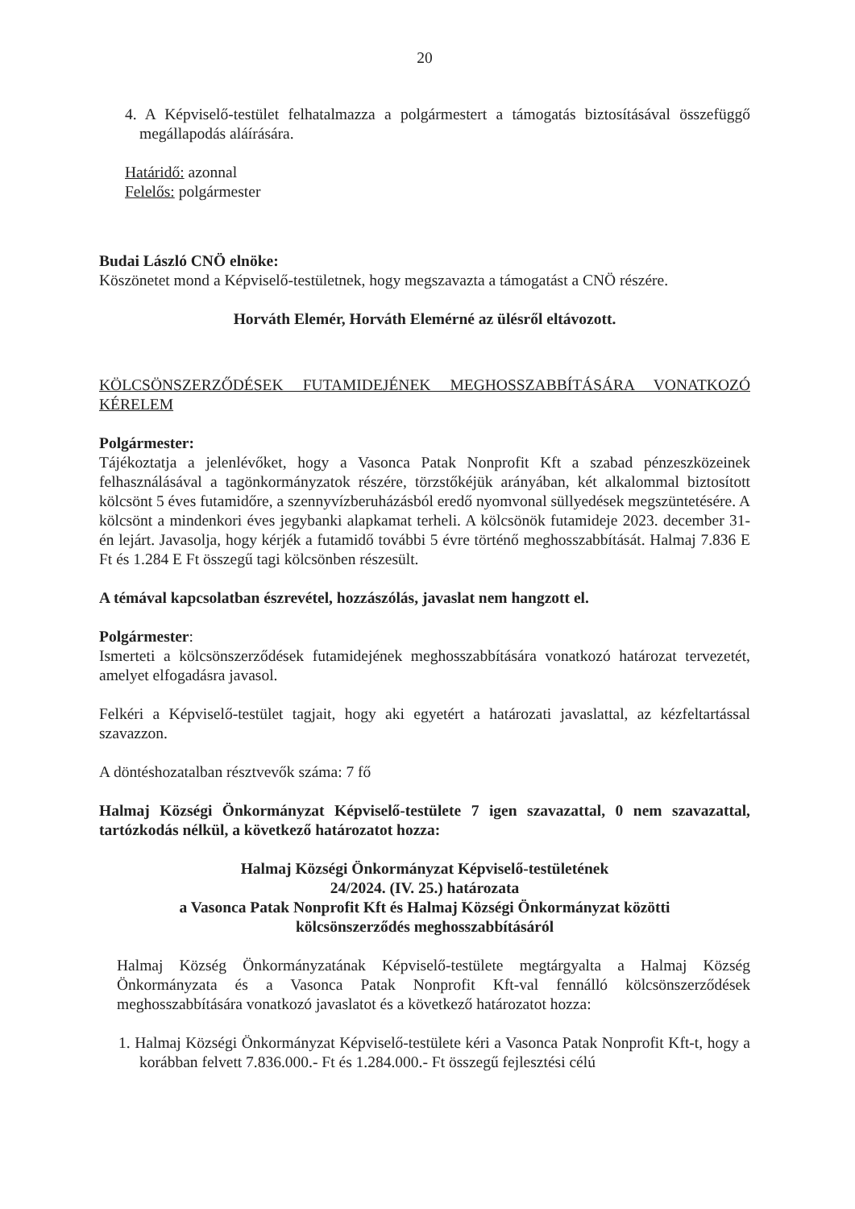20
4. A Képviselő-testület felhatalmazza a polgármestert a támogatás biztosításával összefüggő megállapodás aláírására.
Határidő: azonnal
Felelős: polgármester
Budai László CNÖ elnöke:
Köszönetet mond a Képviselő-testületnek, hogy megszavazta a támogatást a CNÖ részére.
Horváth Elemér, Horváth Elemérné az ülésről eltávozott.
KÖLCSÖNSZERZŐDÉSEK FUTAMIDEJÉNEK MEGHOSSZABBÍTÁSÁRA VONATKOZÓ KÉRELEM
Polgármester:
Tájékoztatja a jelenlévőket, hogy a Vasonca Patak Nonprofit Kft a szabad pénzeszközeinek felhasználásával a tagönkormányzatok részére, törzstőkéjük arányában, két alkalommal biztosított kölcsönt 5 éves futamidőre, a szennyvízberuházásból eredő nyomvonal süllyedések megszüntetésére. A kölcsönt a mindenkori éves jegybanki alapkamat terheli. A kölcsönök futamideje 2023. december 31-én lejárt. Javasolja, hogy kérjék a futamidő további 5 évre történő meghosszabbítását. Halmaj 7.836 E Ft és 1.284 E Ft összegű tagi kölcsönben részesült.
A témával kapcsolatban észrevétel, hozzászólás, javaslat nem hangzott el.
Polgármester:
Ismerteti a kölcsönszerződések futamidejének meghosszabbítására vonatkozó határozat tervezetét, amelyet elfogadásra javasol.
Felkéri a Képviselő-testület tagjait, hogy aki egyetért a határozati javaslattal, az kézfeltartással szavazzon.
A döntéshozatalban résztvevők száma: 7 fő
Halmaj Községi Önkormányzat Képviselő-testülete 7 igen szavazattal, 0 nem szavazattal, tartózkodás nélkül, a következő határozatot hozza:
Halmaj Községi Önkormányzat Képviselő-testületének
24/2024. (IV. 25.) határozata
a Vasonca Patak Nonprofit Kft és Halmaj Községi Önkormányzat közötti
kölcsönszerződés meghosszabbításáról
Halmaj Község Önkormányzatának Képviselő-testülete megtárgyalta a Halmaj Község Önkormányzata és a Vasonca Patak Nonprofit Kft-val fennálló kölcsönszerződések meghosszabbítására vonatkozó javaslatot és a következő határozatot hozza:
1. Halmaj Községi Önkormányzat Képviselő-testülete kéri a Vasonca Patak Nonprofit Kft-t, hogy a korábban felvett 7.836.000.- Ft és 1.284.000.- Ft összegű fejlesztési célú